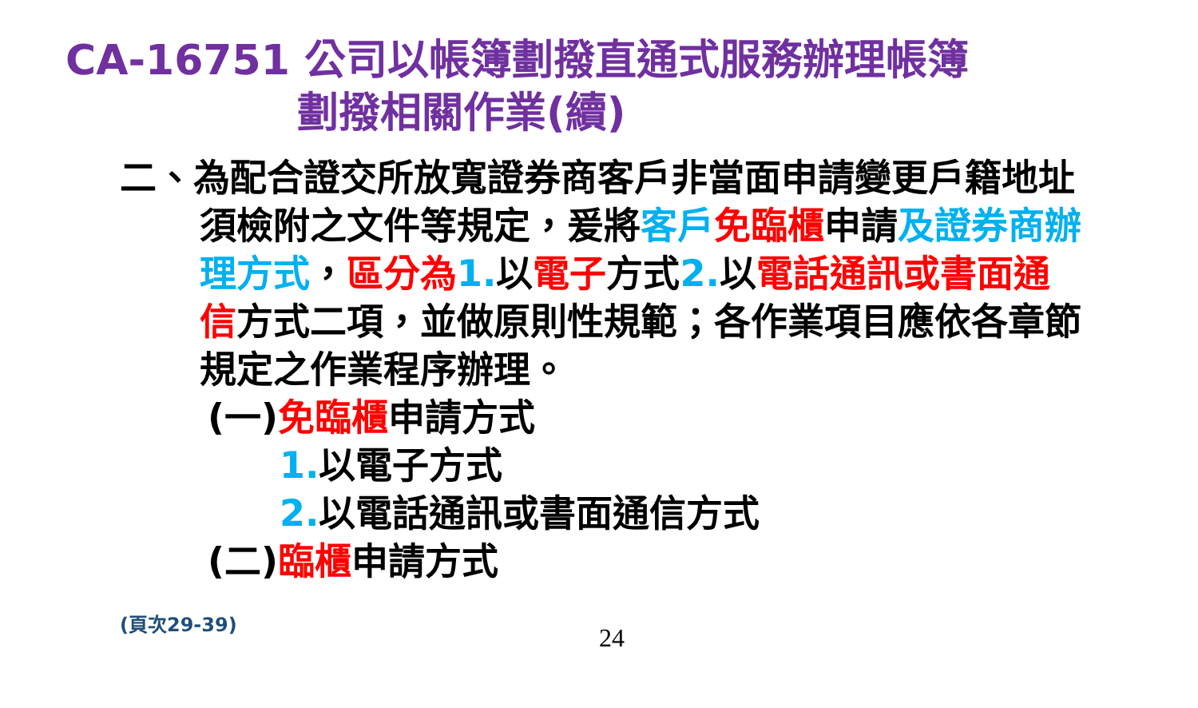CA-16751 公司以帳簿劃撥直通式服務辦理帳簿
劃撥相關作業(續)
二、為配合證交所放寬證券商客戶非當面申請變更戶籍地址須檢附之文件等規定，爰將客戶 免臨櫃申請及證券商辦理方式，區分為 1. 以電子方式2. 以電話通訊或書面通信方式二項，並做原則性規範；各作業項目應依各章節規定之作業程序辦理。
(一)免臨櫃申請方式
1. 以電子方式
2. 以電話通訊或書面通信方式
(二)臨櫃申請方式
(頁次29-39)
24